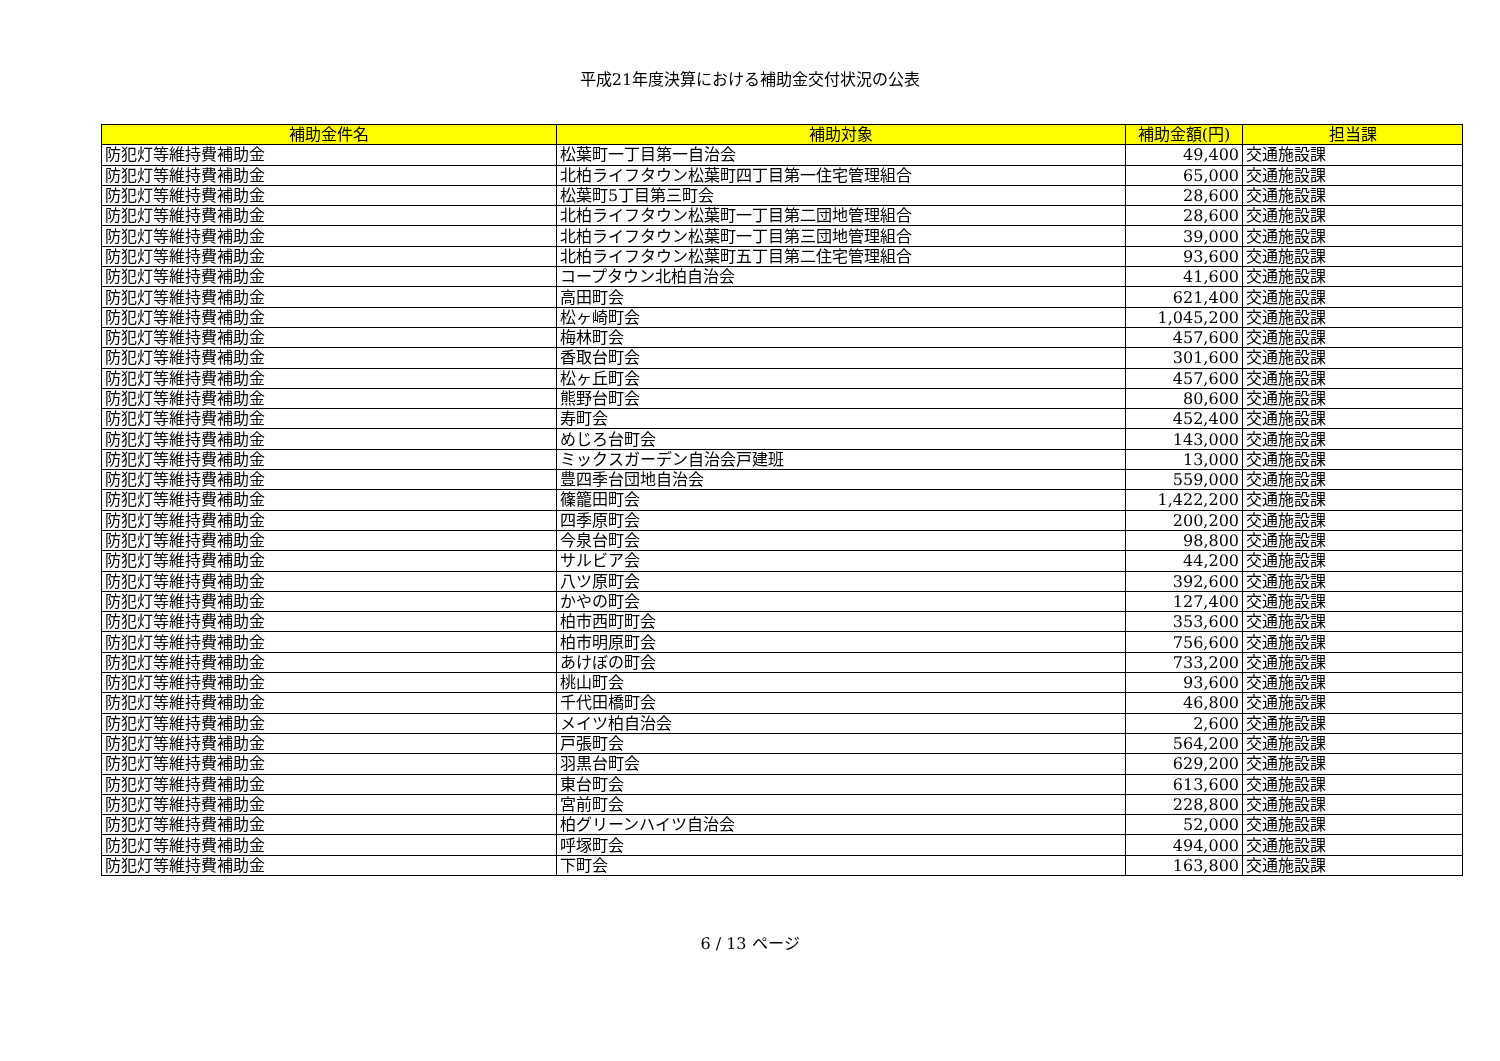平成21年度決算における補助金交付状況の公表
| 補助金件名 | 補助対象 | 補助金額(円) | 担当課 |
| --- | --- | --- | --- |
| 防犯灯等維持費補助金 | 松葉町一丁目第一自治会 | 49,400 | 交通施設課 |
| 防犯灯等維持費補助金 | 北柏ライフタウン松葉町四丁目第一住宅管理組合 | 65,000 | 交通施設課 |
| 防犯灯等維持費補助金 | 松葉町5丁目第三町会 | 28,600 | 交通施設課 |
| 防犯灯等維持費補助金 | 北柏ライフタウン松葉町一丁目第二団地管理組合 | 28,600 | 交通施設課 |
| 防犯灯等維持費補助金 | 北柏ライフタウン松葉町一丁目第三団地管理組合 | 39,000 | 交通施設課 |
| 防犯灯等維持費補助金 | 北柏ライフタウン松葉町五丁目第二住宅管理組合 | 93,600 | 交通施設課 |
| 防犯灯等維持費補助金 | コープタウン北柏自治会 | 41,600 | 交通施設課 |
| 防犯灯等維持費補助金 | 高田町会 | 621,400 | 交通施設課 |
| 防犯灯等維持費補助金 | 松ヶ崎町会 | 1,045,200 | 交通施設課 |
| 防犯灯等維持費補助金 | 梅林町会 | 457,600 | 交通施設課 |
| 防犯灯等維持費補助金 | 香取台町会 | 301,600 | 交通施設課 |
| 防犯灯等維持費補助金 | 松ヶ丘町会 | 457,600 | 交通施設課 |
| 防犯灯等維持費補助金 | 熊野台町会 | 80,600 | 交通施設課 |
| 防犯灯等維持費補助金 | 寿町会 | 452,400 | 交通施設課 |
| 防犯灯等維持費補助金 | めじろ台町会 | 143,000 | 交通施設課 |
| 防犯灯等維持費補助金 | ミックスガーデン自治会戸建班 | 13,000 | 交通施設課 |
| 防犯灯等維持費補助金 | 豊四季台団地自治会 | 559,000 | 交通施設課 |
| 防犯灯等維持費補助金 | 篠籠田町会 | 1,422,200 | 交通施設課 |
| 防犯灯等維持費補助金 | 四季原町会 | 200,200 | 交通施設課 |
| 防犯灯等維持費補助金 | 今泉台町会 | 98,800 | 交通施設課 |
| 防犯灯等維持費補助金 | サルビア会 | 44,200 | 交通施設課 |
| 防犯灯等維持費補助金 | 八ツ原町会 | 392,600 | 交通施設課 |
| 防犯灯等維持費補助金 | かやの町会 | 127,400 | 交通施設課 |
| 防犯灯等維持費補助金 | 柏市西町町会 | 353,600 | 交通施設課 |
| 防犯灯等維持費補助金 | 柏市明原町会 | 756,600 | 交通施設課 |
| 防犯灯等維持費補助金 | あけぼの町会 | 733,200 | 交通施設課 |
| 防犯灯等維持費補助金 | 桃山町会 | 93,600 | 交通施設課 |
| 防犯灯等維持費補助金 | 千代田橋町会 | 46,800 | 交通施設課 |
| 防犯灯等維持費補助金 | メイツ柏自治会 | 2,600 | 交通施設課 |
| 防犯灯等維持費補助金 | 戸張町会 | 564,200 | 交通施設課 |
| 防犯灯等維持費補助金 | 羽黒台町会 | 629,200 | 交通施設課 |
| 防犯灯等維持費補助金 | 東台町会 | 613,600 | 交通施設課 |
| 防犯灯等維持費補助金 | 宮前町会 | 228,800 | 交通施設課 |
| 防犯灯等維持費補助金 | 柏グリーンハイツ自治会 | 52,000 | 交通施設課 |
| 防犯灯等維持費補助金 | 呼塚町会 | 494,000 | 交通施設課 |
| 防犯灯等維持費補助金 | 下町会 | 163,800 | 交通施設課 |
6 / 13 ページ